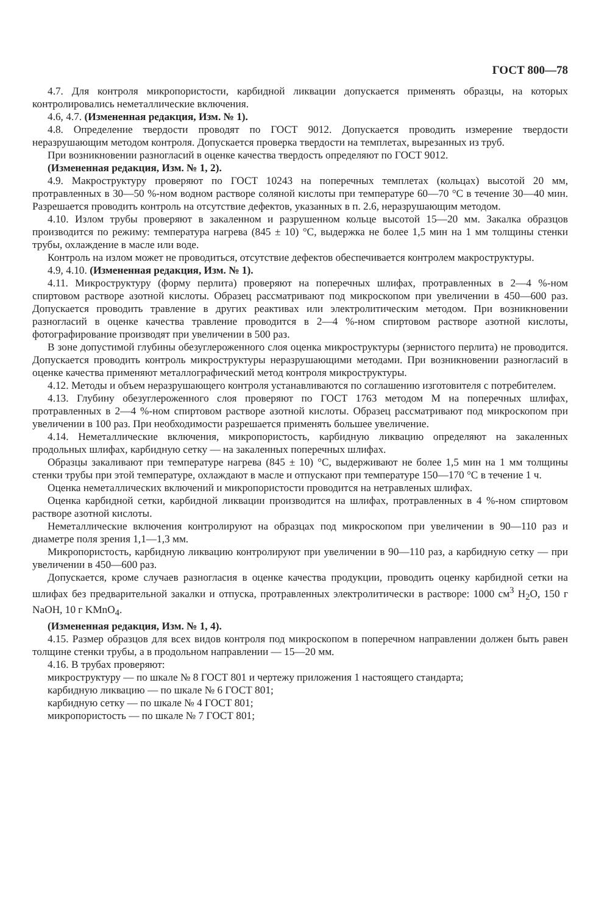ГОСТ 800—78
4.7. Для контроля микропористости, карбидной ликвации допускается применять образцы, на которых контролировались неметаллические включения.
4.6, 4.7. (Измененная редакция, Изм. № 1).
4.8. Определение твердости проводят по ГОСТ 9012. Допускается проводить измерение твердости неразрушающим методом контроля. Допускается проверка твердости на темплетах, вырезанных из труб.
При возникновении разногласий в оценке качества твердость определяют по ГОСТ 9012.
(Измененная редакция, Изм. № 1, 2).
4.9. Макроструктуру проверяют по ГОСТ 10243 на поперечных темплетах (кольцах) высотой 20 мм, протравленных в 30—50 %-ном водном растворе соляной кислоты при температуре 60—70 °С в течение 30—40 мин. Разрешается проводить контроль на отсутствие дефектов, указанных в п. 2.6, неразрушающим методом.
4.10. Излом трубы проверяют в закаленном и разрушенном кольце высотой 15—20 мм. Закалка образцов производится по режиму: температура нагрева (845 ± 10) °С, выдержка не более 1,5 мин на 1 мм толщины стенки трубы, охлаждение в масле или воде.
Контроль на излом может не проводиться, отсутствие дефектов обеспечивается контролем макроструктуры.
4.9, 4.10. (Измененная редакция, Изм. № 1).
4.11. Микроструктуру (форму перлита) проверяют на поперечных шлифах, протравленных в 2—4 %-ном спиртовом растворе азотной кислоты. Образец рассматривают под микроскопом при увеличении в 450—600 раз. Допускается проводить травление в других реактивах или электролитическим методом. При возникновении разногласий в оценке качества травление проводится в 2—4 %-ном спиртовом растворе азотной кислоты, фотографирование производят при увеличении в 500 раз.
В зоне допустимой глубины обезуглероженного слоя оценка микроструктуры (зернистого перлита) не проводится. Допускается проводить контроль микроструктуры неразрушающими методами. При возникновении разногласий в оценке качества применяют металлографический метод контроля микроструктуры.
4.12. Методы и объем неразрушающего контроля устанавливаются по соглашению изготовителя с потребителем.
4.13. Глубину обезуглероженного слоя проверяют по ГОСТ 1763 методом М на поперечных шлифах, протравленных в 2—4 %-ном спиртовом растворе азотной кислоты. Образец рассматривают под микроскопом при увеличении в 100 раз. При необходимости разрешается применять большее увеличение.
4.14. Неметаллические включения, микропористость, карбидную ликвацию определяют на закаленных продольных шлифах, карбидную сетку — на закаленных поперечных шлифах.
Образцы закаливают при температуре нагрева (845 ± 10) °С, выдерживают не более 1,5 мин на 1 мм толщины стенки трубы при этой температуре, охлаждают в масле и отпускают при температуре 150—170 °С в течение 1 ч.
Оценка неметаллических включений и микропористости проводится на нетравленых шлифах.
Оценка карбидной сетки, карбидной ликвации производится на шлифах, протравленных в 4 %-ном спиртовом растворе азотной кислоты.
Неметаллические включения контролируют на образцах под микроскопом при увеличении в 90—110 раз и диаметре поля зрения 1,1—1,3 мм.
Микропористость, карбидную ликвацию контролируют при увеличении в 90—110 раз, а карбидную сетку — при увеличении в 450—600 раз.
Допускается, кроме случаев разногласия в оценке качества продукции, проводить оценку карбидной сетки на шлифах без предварительной закалки и отпуска, протравленных электролитически в растворе: 1000 см<sup>3</sup> H<sub>2</sub>O, 150 г NaOH, 10 г KMnO<sub>4</sub>.
(Измененная редакция, Изм. № 1, 4).
4.15. Размер образцов для всех видов контроля под микроскопом в поперечном направлении должен быть равен толщине стенки трубы, а в продольном направлении — 15—20 мм.
4.16. В трубах проверяют:
микроструктуру — по шкале № 8 ГОСТ 801 и чертежу приложения 1 настоящего стандарта;
карбидную ликвацию — по шкале № 6 ГОСТ 801;
карбидную сетку — по шкале № 4 ГОСТ 801;
микропористость — по шкале № 7 ГОСТ 801;